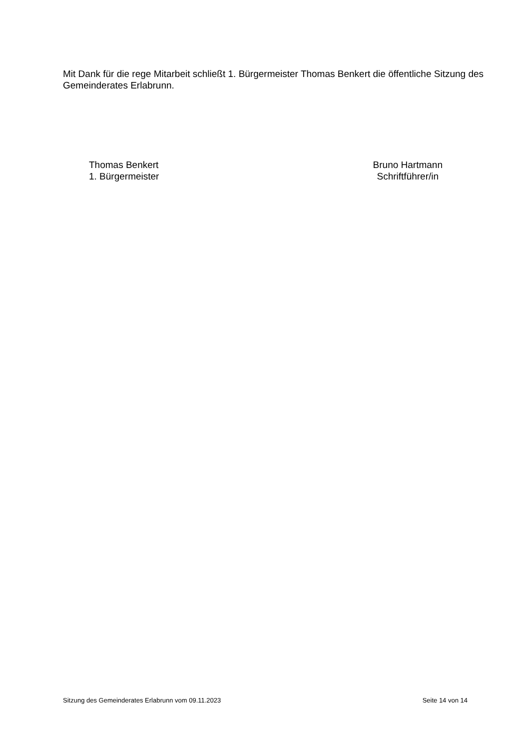Mit Dank für die rege Mitarbeit schließt 1. Bürgermeister Thomas Benkert die öffentliche Sitzung des Gemeinderates Erlabrunn.
Thomas Benkert
1. Bürgermeister
Bruno Hartmann
Schriftführer/in
Sitzung des Gemeinderates Erlabrunn vom 09.11.2023 Seite 14 von 14